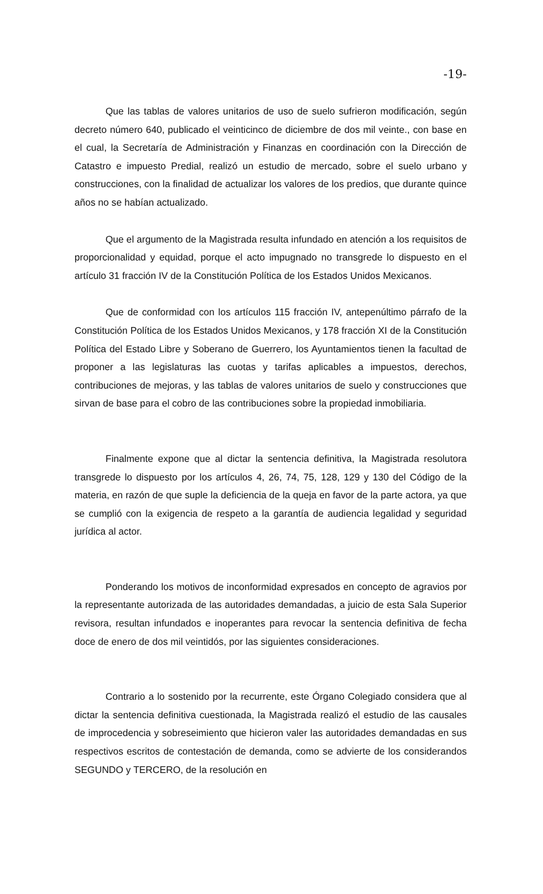-19-
Que las tablas de valores unitarios de uso de suelo sufrieron modificación, según decreto número 640, publicado el veinticinco de diciembre de dos mil veinte., con base en el cual, la Secretaría de Administración y Finanzas en coordinación con la Dirección de Catastro e impuesto Predial, realizó un estudio de mercado, sobre el suelo urbano y construcciones, con la finalidad de actualizar los valores de los predios, que durante quince años no se habían actualizado.
Que el argumento de la Magistrada resulta infundado en atención a los requisitos de proporcionalidad y equidad, porque el acto impugnado no transgrede lo dispuesto en el artículo 31 fracción IV de la Constitución Política de los Estados Unidos Mexicanos.
Que de conformidad con los artículos 115 fracción IV, antepenúltimo párrafo de la Constitución Política de los Estados Unidos Mexicanos, y 178 fracción XI de la Constitución Política del Estado Libre y Soberano de Guerrero, los Ayuntamientos tienen la facultad de proponer a las legislaturas las cuotas y tarifas aplicables a impuestos, derechos, contribuciones de mejoras, y las tablas de valores unitarios de suelo y construcciones que sirvan de base para el cobro de las contribuciones sobre la propiedad inmobiliaria.
Finalmente expone que al dictar la sentencia definitiva, la Magistrada resolutora transgrede lo dispuesto por los artículos 4, 26, 74, 75, 128, 129 y 130 del Código de la materia, en razón de que suple la deficiencia de la queja en favor de la parte actora, ya que se cumplió con la exigencia de respeto a la garantía de audiencia legalidad y seguridad jurídica al actor.
Ponderando los motivos de inconformidad expresados en concepto de agravios por la representante autorizada de las autoridades demandadas, a juicio de esta Sala Superior revisora, resultan infundados e inoperantes para revocar la sentencia definitiva de fecha doce de enero de dos mil veintidós, por las siguientes consideraciones.
Contrario a lo sostenido por la recurrente, este Órgano Colegiado considera que al dictar la sentencia definitiva cuestionada, la Magistrada realizó el estudio de las causales de improcedencia y sobreseimiento que hicieron valer las autoridades demandadas en sus respectivos escritos de contestación de demanda, como se advierte de los considerandos SEGUNDO y TERCERO, de la resolución en